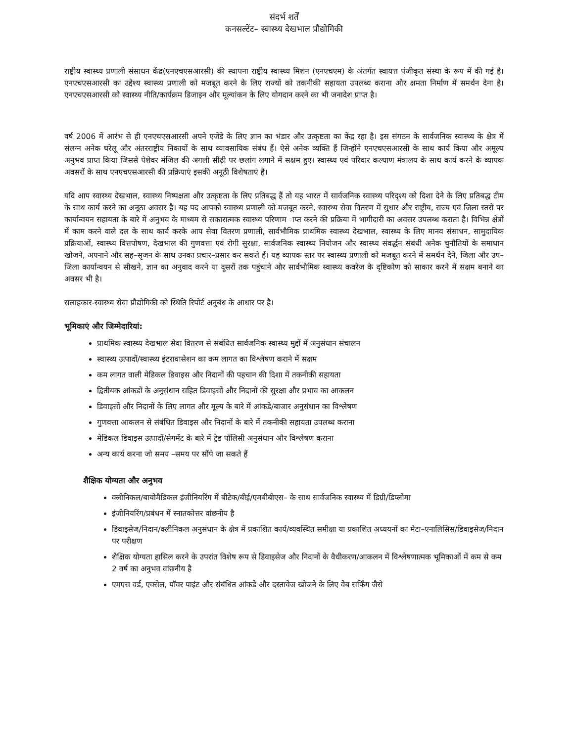संदर्भ शर्तें
कनसल्टेंट– स्वास्थ्य देखभाल प्रौद्योगिकी
राष्ट्रीय स्वास्थ्य प्रणाली संसाधन केंद्र(एनएचएसआरसी) की स्थापना राष्ट्रीय स्वास्थ्य मिशन (एनएचएम) के अंतर्गत स्वायत्त पंजीकृत संस्था के रूप में की गई है। एनएचएसआरसी का उद्देश्य स्वास्थ्य प्रणाली को मजबूत करने के लिए राज्यों को तकनीकी सहायता उपलब्ध कराना और क्षमता निर्माण में समर्थन देना है। एनएचएसआरसी को स्वास्थ्य नीति/कार्यक्रम डिजाइन और मूल्यांकन के लिए योगदान करने का भी जनादेश प्राप्त है।
वर्ष 2006 में आरंभ से ही एनएचएसआरसी अपने एजेंडे के लिए ज्ञान का भंडार और उत्कृष्टता का केंद्र रहा है। इस संगठन के सार्वजनिक स्वास्थ्य के क्षेत्र में संलग्न अनेक घरेलू और अंतरराष्ट्रीय निकायों के साथ व्यावसायिक संबंध हैं। ऐसे अनेक व्यक्ति हैं जिन्होंने एनएचएसआरसी के साथ कार्य किया और अमूल्य अनुभव प्राप्त किया जिससे पेशेवर मंजिल की अगली सीढ़ी पर छलांग लगाने में सक्षम हुए। स्वास्थ्य एवं परिवार कल्याण मंत्रालय के साथ कार्य करने के व्यापक अवसरों के साथ एनएचएसआरसी की प्रक्रियाएं इसकी अनूठी विशेषताएं हैं।
यदि आप स्वास्थ्य देखभाल, स्वास्थ्य निष्पक्षता और उत्कृष्टता के लिए प्रतिबद्ध हैं तो यह भारत में सार्वजनिक स्वास्थ्य परिदृश्य को दिशा देने के लिए प्रतिबद्ध टीम के साथ कार्य करने का अनूठा अवसर है। यह पद आपको स्वास्थ्य प्रणाली को मजबूत करने, स्वास्थ्य सेवा वितरण में सुधार और राष्ट्रीय, राज्य एवं जिला स्तरों पर कार्यान्वयन सहायता के बारे में अनुभव के माध्यम से सकारात्मक स्वास्थ्य परिणाम ाप्त करने की प्रक्रिया में भागीदारी का अवसर उपलब्ध कराता है। विभिन्न क्षेत्रों में काम करने वाले दल के साथ कार्य करके आप सेवा वितरण प्रणाली, सार्वभौमिक प्राथमिक स्वास्थ्य देखभाल, स्वास्थ्य के लिए मानव संसाधन, सामुदायिक प्रक्रियाओं, स्वास्थ्य वित्तपोषण, देखभाल की गुणवत्ता एवं रोगी सुरक्षा, सार्वजनिक स्वास्थ्य नियोजन और स्वास्थ्य संवर्द्धन संबंधी अनेक चुनौतियों के समाधान खोजने, अपनाने और सह–सृजन के साथ उनका प्रचार–प्रसार कर सकते हैं। यह व्यापक स्तर पर स्वास्थ्य प्रणाली को मजबूत करने में समर्थन देने, जिला और उप–जिला कार्यान्वयन से सीखने, ज्ञान का अनुवाद करने या दूसरों तक पहुंचाने और सार्वभौमिक स्वास्थ्य कवरेज के दृष्टिकोण को साकार करने में सक्षम बनाने का अवसर भी है।
सलाहकार-स्वास्थ्य सेवा प्रौद्योगिकी को स्थिति रिपोर्ट अनुबंध के आधार पर है।
भूमिकाएं और जिम्मेदारियां:
प्राथमिक स्वास्थ्य देखभाल सेवा वितरण से संबंधित सार्वजनिक स्वास्थ्य मुद्दों में अनुसंधान संचालन
स्वास्थ्य उत्पादों/स्वास्थ्य इंटरावासेशन का कम लागत का विश्लेषण कराने में सक्षम
कम लागत वाली मेडिकल डिवाइस और निदानों की पहचान की दिशा में तकनीकी सहायता
द्वितीयक आंकडों के अनुसंधान सहित डिवाइसों और निदानों की सुरक्षा और प्रभाव का आकलन
डिवाइसों और निदानों के लिए लागत और मूल्य के बारे में आंकडे/बाजार अनुसंधान का विश्लेषण
गुणवत्ता आकलन से संबंधित डिवाइस और निदानों के बारे में तकनीकी सहायता उपलब्ध कराना
मेडिकल डिवाइस उत्पादों/सेगमेंट के बारे में ट्रेड पॉलिसी अनुसंधान और विश्लेषण कराना
अन्य कार्य करना जो समय –समय पर सौंपे जा सकते हैं
शैक्षिक योग्यता और अनुभव
क्लीनिकल/बायोमैडिकल इंजीनियरिंग में बीटेक/बीई/एमबीबीएस– के साथ सार्वजनिक स्वास्थ्य में डिग्री/डिप्लोमा
इंजीनियरिंग/प्रबंधन में स्नातकोत्तर वांछनीय है
डिवाइसेज/निदान/क्लीनिकल अनुसंधान के क्षेत्र में प्रकाशित कार्य/व्यवस्थित समीक्षा या प्रकाशित अध्ययनों का मेटा–एनालिसिस/डिवाइसेज/निदान पर परीक्षण
शैक्षिक योग्यता हासिल करने के उपरांत विशेष रूप से डिवाइसेज और निदानों के वैधीकरण/आकलन में विश्लेषणात्मक भूमिकाओं में कम से कम 2 वर्ष का अनुभव वांछनीय है
एमएस वर्ड, एक्सेल, पॉवर पाइंट और संबंधित आंकडे और दस्तावेज खोजने के लिए वेब सर्फिंग जैसे